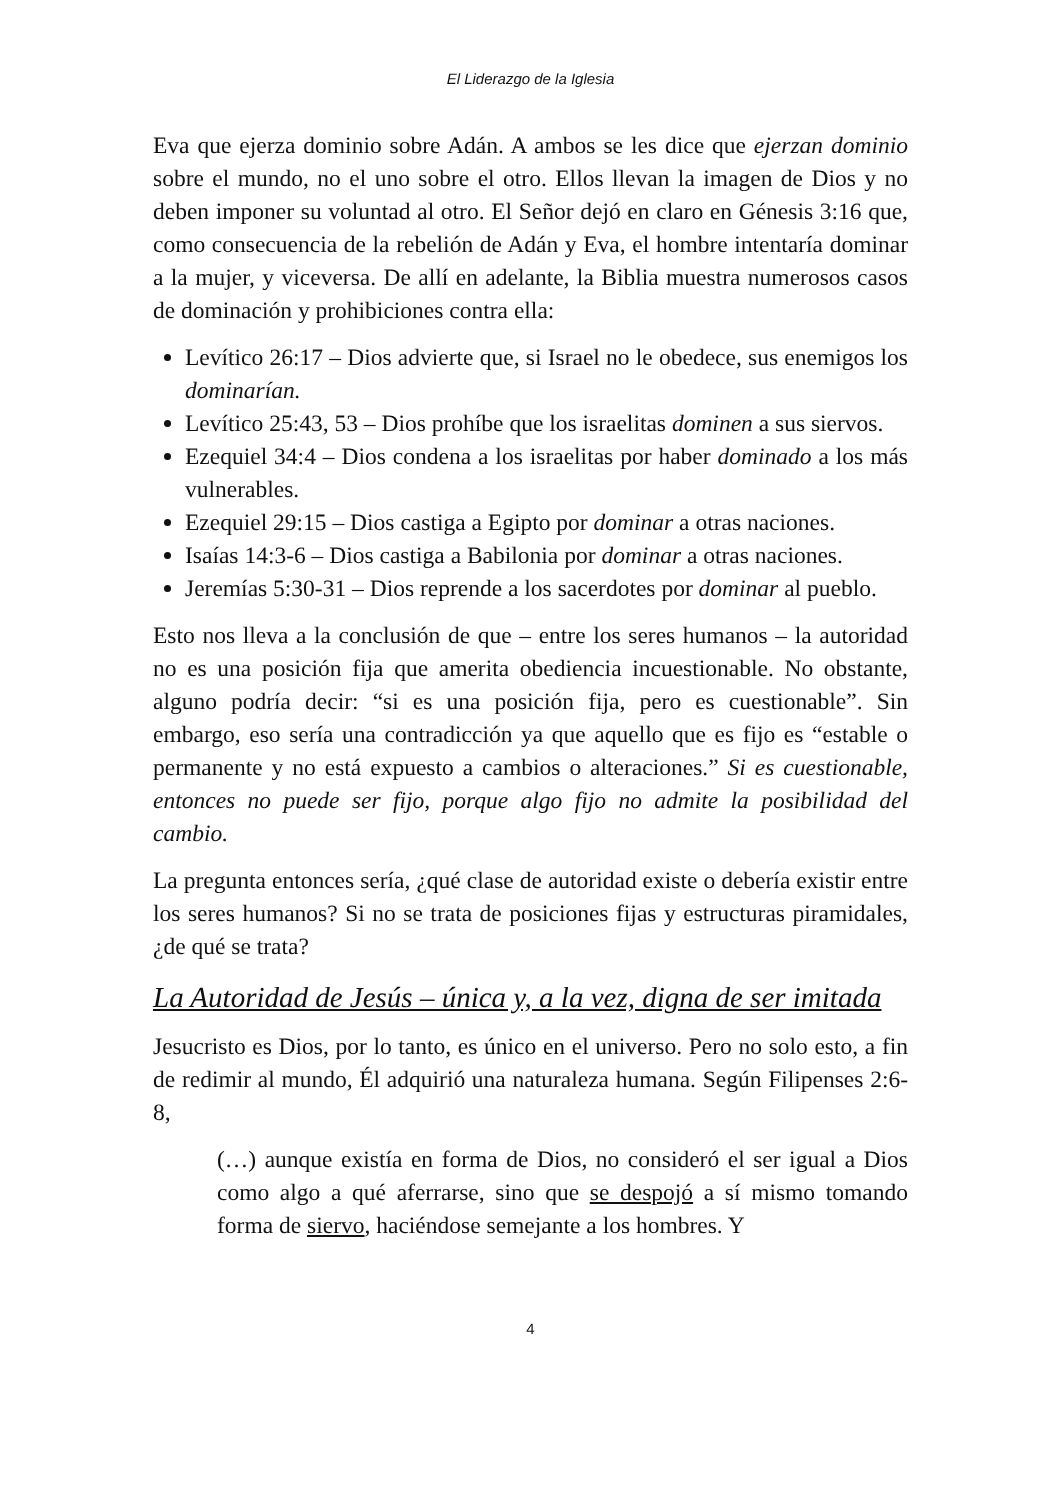El Liderazgo de la Iglesia
Eva que ejerza dominio sobre Adán. A ambos se les dice que ejerzan dominio sobre el mundo, no el uno sobre el otro. Ellos llevan la imagen de Dios y no deben imponer su voluntad al otro. El Señor dejó en claro en Génesis 3:16 que, como consecuencia de la rebelión de Adán y Eva, el hombre intentaría dominar a la mujer, y viceversa. De allí en adelante, la Biblia muestra numerosos casos de dominación y prohibiciones contra ella:
Levítico 26:17 – Dios advierte que, si Israel no le obedece, sus enemigos los dominarían.
Levítico 25:43, 53 – Dios prohíbe que los israelitas dominen a sus siervos.
Ezequiel 34:4 – Dios condena a los israelitas por haber dominado a los más vulnerables.
Ezequiel 29:15 – Dios castiga a Egipto por dominar a otras naciones.
Isaías 14:3-6 – Dios castiga a Babilonia por dominar a otras naciones.
Jeremías 5:30-31 – Dios reprende a los sacerdotes por dominar al pueblo.
Esto nos lleva a la conclusión de que – entre los seres humanos – la autoridad no es una posición fija que amerita obediencia incuestionable. No obstante, alguno podría decir: “si es una posición fija, pero es cuestionable”. Sin embargo, eso sería una contradicción ya que aquello que es fijo es “estable o permanente y no está expuesto a cambios o alteraciones.” Si es cuestionable, entonces no puede ser fijo, porque algo fijo no admite la posibilidad del cambio.
La pregunta entonces sería, ¿qué clase de autoridad existe o debería existir entre los seres humanos? Si no se trata de posiciones fijas y estructuras piramidales, ¿de qué se trata?
La Autoridad de Jesús – única y, a la vez, digna de ser imitada
Jesucristo es Dios, por lo tanto, es único en el universo. Pero no solo esto, a fin de redimir al mundo, Él adquirió una naturaleza humana. Según Filipenses 2:6-8,
(…) aunque existía en forma de Dios, no consideró el ser igual a Dios como algo a qué aferrarse, sino que se despojó a sí mismo tomando forma de siervo, haciéndose semejante a los hombres. Y
4